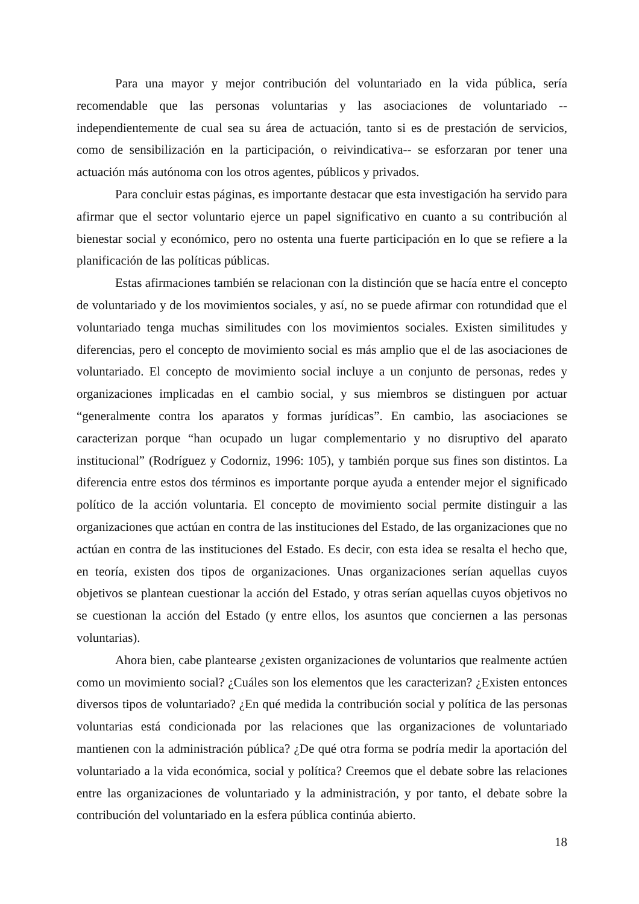Para una mayor y mejor contribución del voluntariado en la vida pública, sería recomendable que las personas voluntarias y las asociaciones de voluntariado --independientemente de cual sea su área de actuación, tanto si es de prestación de servicios, como de sensibilización en la participación, o reivindicativa-- se esforzaran por tener una actuación más autónoma con los otros agentes, públicos y privados.
Para concluir estas páginas, es importante destacar que esta investigación ha servido para afirmar que el sector voluntario ejerce un papel significativo en cuanto a su contribución al bienestar social y económico, pero no ostenta una fuerte participación en lo que se refiere a la planificación de las políticas públicas.
Estas afirmaciones también se relacionan con la distinción que se hacía entre el concepto de voluntariado y de los movimientos sociales, y así, no se puede afirmar con rotundidad que el voluntariado tenga muchas similitudes con los movimientos sociales. Existen similitudes y diferencias, pero el concepto de movimiento social es más amplio que el de las asociaciones de voluntariado. El concepto de movimiento social incluye a un conjunto de personas, redes y organizaciones implicadas en el cambio social, y sus miembros se distinguen por actuar “generalmente contra los aparatos y formas jurídicas”. En cambio, las asociaciones se caracterizan porque “han ocupado un lugar complementario y no disruptivo del aparato institucional” (Rodríguez y Codorniz, 1996: 105), y también porque sus fines son distintos. La diferencia entre estos dos términos es importante porque ayuda a entender mejor el significado político de la acción voluntaria. El concepto de movimiento social permite distinguir a las organizaciones que actúan en contra de las instituciones del Estado, de las organizaciones que no actúan en contra de las instituciones del Estado. Es decir, con esta idea se resalta el hecho que, en teoría, existen dos tipos de organizaciones. Unas organizaciones serían aquellas cuyos objetivos se plantean cuestionar la acción del Estado, y otras serían aquellas cuyos objetivos no se cuestionan la acción del Estado (y entre ellos, los asuntos que conciernen a las personas voluntarias).
Ahora bien, cabe plantearse ¿existen organizaciones de voluntarios que realmente actúen como un movimiento social? ¿Cuáles son los elementos que les caracterizan? ¿Existen entonces diversos tipos de voluntariado? ¿En qué medida la contribución social y política de las personas voluntarias está condicionada por las relaciones que las organizaciones de voluntariado mantienen con la administración pública? ¿De qué otra forma se podría medir la aportación del voluntariado a la vida económica, social y política? Creemos que el debate sobre las relaciones entre las organizaciones de voluntariado y la administración, y por tanto, el debate sobre la contribución del voluntariado en la esfera pública continúa abierto.
18